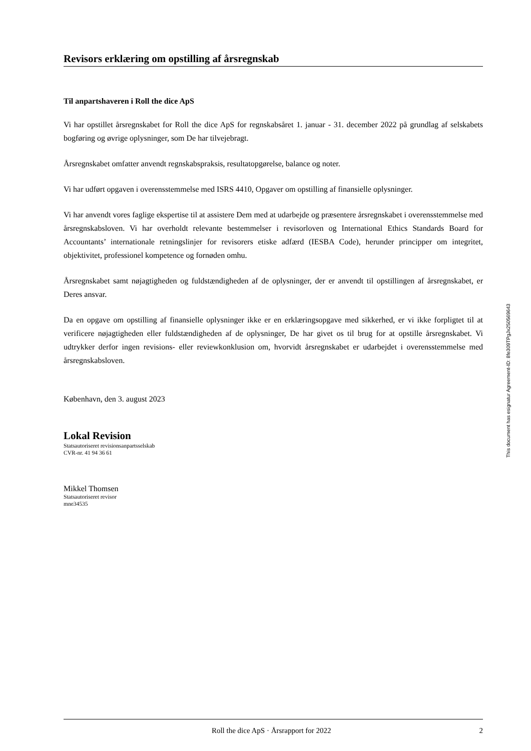Revisors erklæring om opstilling af årsregnskab
Til anpartshaveren i Roll the dice ApS
Vi har opstillet årsregnskabet for Roll the dice ApS for regnskabsåret 1. januar - 31. december 2022 på grundlag af selskabets bogføring og øvrige oplysninger, som De har tilvejebragt.
Årsregnskabet omfatter anvendt regnskabspraksis, resultatopgørelse, balance og noter.
Vi har udført opgaven i overensstemmelse med ISRS 4410, Opgaver om opstilling af finansielle oplys­ninger.
Vi har anvendt vores faglige ekspertise til at assistere Dem med at udarbejde og præsentere årsregnskabet i overensstemmelse med årsregnskabsloven. Vi har overholdt relevante bestemmelser i revisorloven og International Ethics Standards Board for Accountants’ internationale retningslinjer for revisorers etiske adfærd (IESBA Code), herunder principper om integritet, objektivitet, professionel kompetence og fornø­den omhu.
Årsregnskabet samt nøjagtigheden og fuldstændigheden af de oplysninger, der er anvendt til opstillingen af årsregnskabet, er Deres ansvar.
Da en opgave om opstilling af finansielle oplysninger ikke er en erklæringsopgave med sikkerhed, er vi ikke forpligtet til at verificere nøjagtigheden eller fuldstændigheden af de oplysninger, De har givet os til brug for at opstille årsregnskabet. Vi udtrykker derfor ingen revisions- eller reviewkonklusion om, hvor­vidt årsregnskabet er udarbejdet i overensstemmelse med årsregnskabsloven.
København, den 3. august 2023
Lokal Revision
Statsautoriseret revisionsanpartsselskab
CVR-nr. 41 94 36 61
Mikkel Thomsen
Statsautoriseret revisor
mne34535
Roll the dice ApS · Årsrapport for 2022 2
This document has esignatur Agreement-ID: 8fe309TPgJx250569643